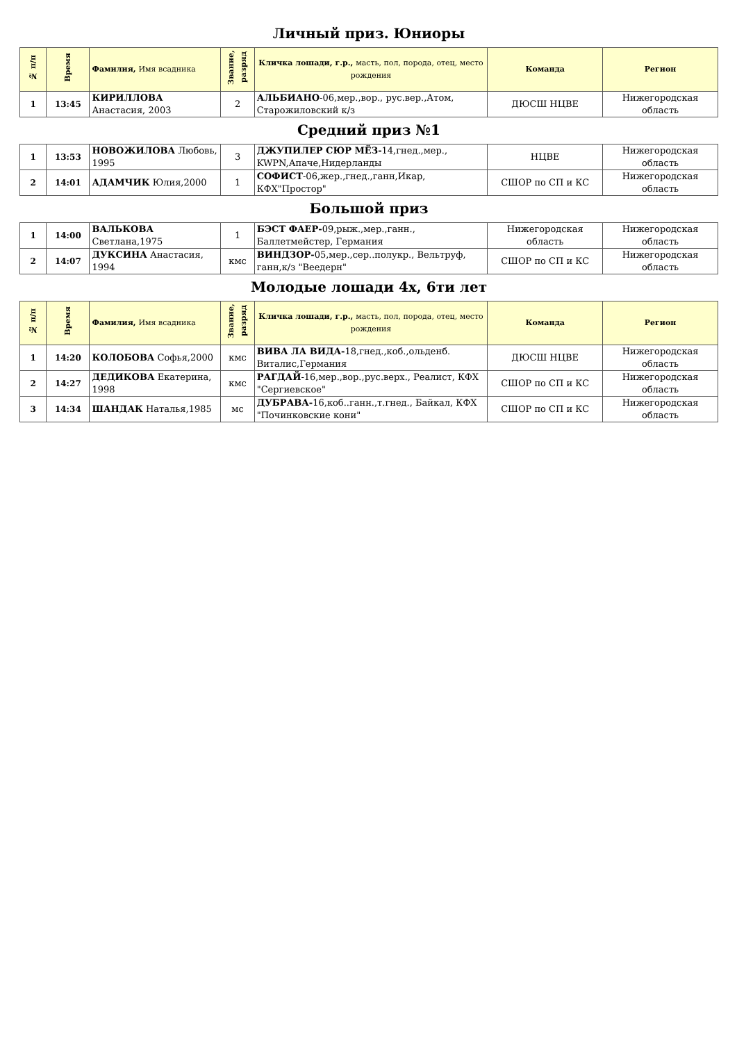Личный приз. Юниоры
| № п/п | Время | Фамилия, Имя всадника | Звание, разряд | Кличка лошади, г.р., масть, пол, порода, отец, место рождения | Команда | Регион |
| --- | --- | --- | --- | --- | --- | --- |
| 1 | 13:45 | КИРИЛЛОВА Анастасия, 2003 | 2 | АЛЬБИАНО -06,мер.,вор., рус.вер.,Атом, Старожиловский к/з | ДЮСШ НЦВЕ | Нижегородская область |
Средний приз №1
| 1 | 13:53 | НОВОЖИЛОВА Любовь, 1995 | 3 | ДЖУПИЛЕР СЮР МЁЗ- 14,гнед.,мер., KWPN,Апаче,Нидерланды | НЦВЕ | Нижегородская область |
| 2 | 14:01 | АДАМЧИК Юлия,2000 | 1 | СОФИСТ -06,жер.,гнед.,ганн,Икар, КФХ"Простор" | СШОР по СП и КС | Нижегородская область |
Большой приз
| 1 | 14:00 | ВАЛЬКОВА Светлана,1975 | 1 | БЭСТ ФАЕР- 09,рыж.,мер.,ганн., Баллетмейстер, Германия | Нижегородская область | Нижегородская область |
| 2 | 14:07 | ДУКСИНА Анастасия, 1994 | кмс | ВИНДЗОР- 05,мер.,сер..полукр., Вельтруф, ганн,к/з "Веедерн" | СШОР по СП и КС | Нижегородская область |
Молодые лошади 4х, 6ти лет
| № п/п | Время | Фамилия, Имя всадника | Звание, разряд | Кличка лошади, г.р., масть, пол, порода, отец, место рождения | Команда | Регион |
| --- | --- | --- | --- | --- | --- | --- |
| 1 | 14:20 | КОЛОБОВА Софья,2000 | кмс | ВИВА ЛА ВИДА- 18,гнед.,коб.,ольденб. Виталис,Германия | ДЮСШ НЦВЕ | Нижегородская область |
| 2 | 14:27 | ДЕДИКОВА Екатерина, 1998 | кмс | РАГДАЙ -16,мер.,вор.,рус.верх., Реалист, КФХ "Сергиевское" | СШОР по СП и КС | Нижегородская область |
| 3 | 14:34 | ШАНДАК Наталья,1985 | мс | ДУБРАВА- 16,коб..ганн.,т.гнед., Байкал, КФХ "Починковские кони" | СШОР по СП и КС | Нижегородская область |